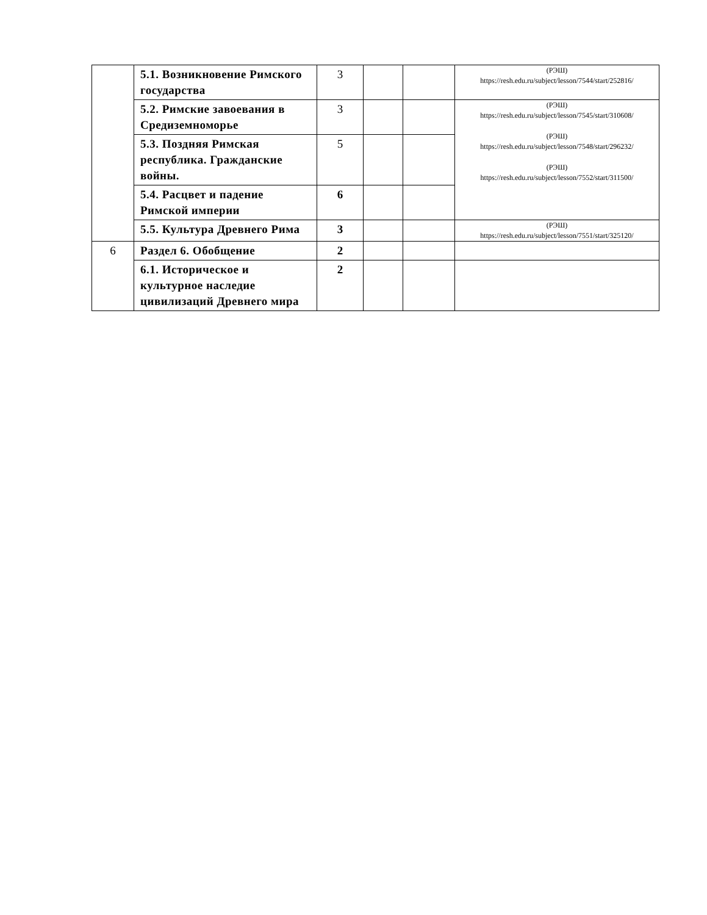| | 5.1. Возникновение Римского государства | 3 | | | (РЭШ) https://resh.edu.ru/subject/lesson/7544/start/252816/ |
| | 5.2. Римские завоевания в Средиземноморье | 3 | | | (РЭШ) https://resh.edu.ru/subject/lesson/7545/start/310608/ (РЭШ) https://resh.edu.ru/subject/lesson/7548/start/296232/ (РЭШ) https://resh.edu.ru/subject/lesson/7552/start/311500/ |
| | 5.3. Поздняя Римская республика. Гражданские войны. | 5 | | | |
| | 5.4. Расцвет и падение Римской империи | 6 | | | |
| | 5.5. Культура Древнего Рима | 3 | | | (РЭШ) https://resh.edu.ru/subject/lesson/7551/start/325120/ |
| 6 | Раздел 6. Обобщение | 2 | | | |
| | 6.1. Историческое и культурное наследие цивилизаций Древнего мира | 2 | | | |